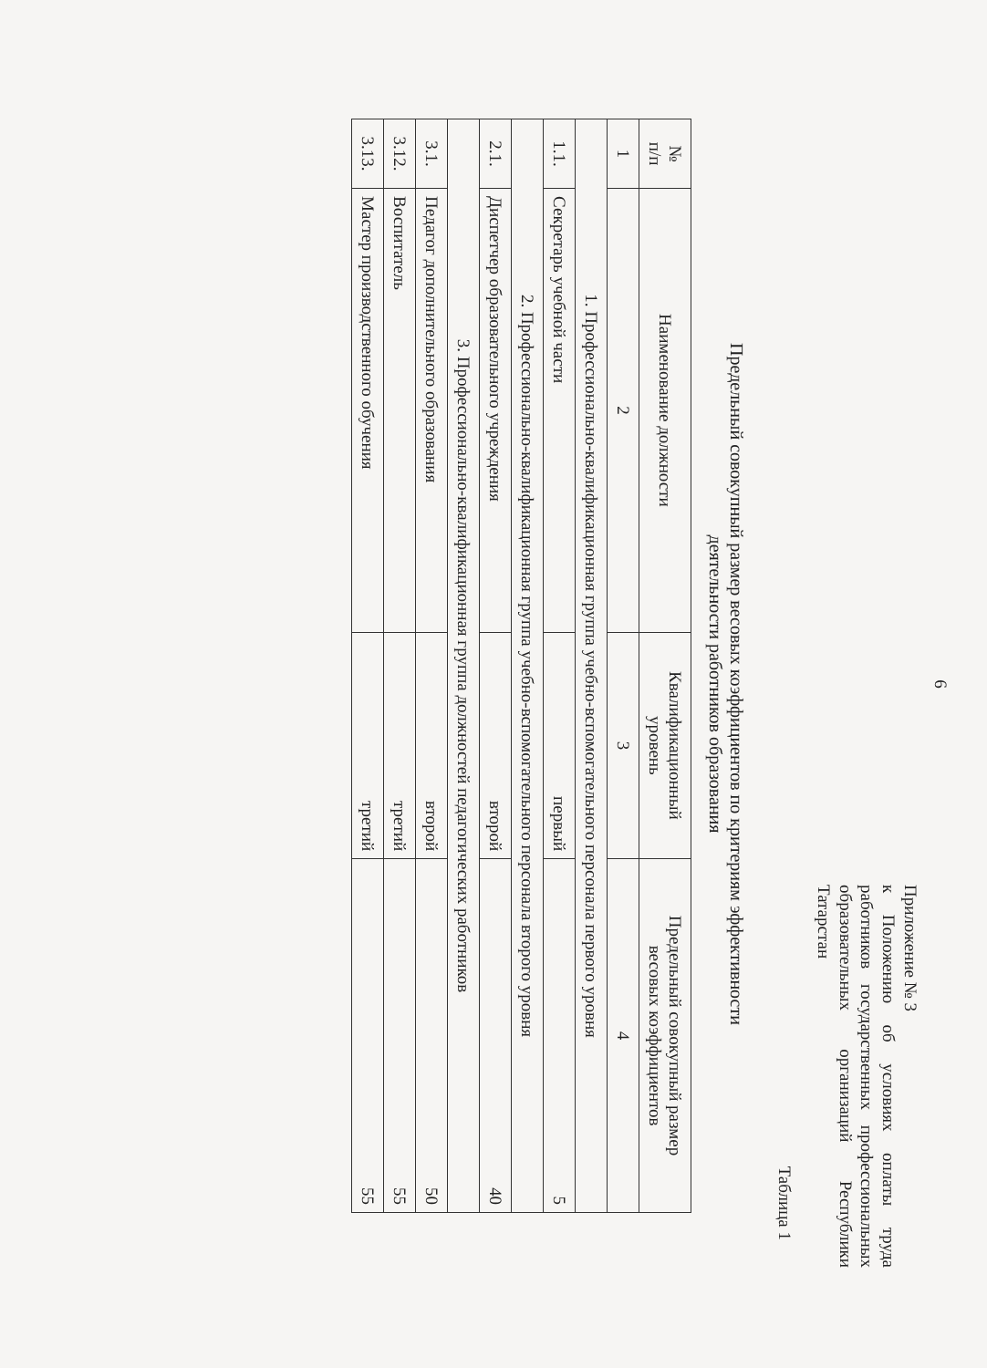6
Приложение № 3
к Положению об условиях оплаты труда работников государственных профессиональных образовательных организаций Республики Татарстан
Таблица 1
Предельный совокупный размер весовых коэффициентов по критериям эффективности
деятельности работников образования
| № п/п | Наименование должности | Квалификационный уровень | Предельный совокупный размер весовых коэффициентов |
| --- | --- | --- | --- |
| 1 | 2 | 3 | 4 |
| 1. Профессионально-квалификационная группа учебно-вспомогательного персонала первого уровня | | | |
| 1.1. | Секретарь учебной части | первый | 5 |
| 2. Профессионально-квалификационная группа учебно-вспомогательного персонала второго уровня | | | |
| 2.1. | Диспетчер образовательного учреждения | второй | 40 |
| 3. Профессионально-квалификационная группа должностей педагогических работников | | | |
| 3.1. | Педагог дополнительного образования | второй | 50 |
| 3.12. | Воспитатель | третий | 55 |
| 3.13. | Мастер производственного обучения | третий | 55 |